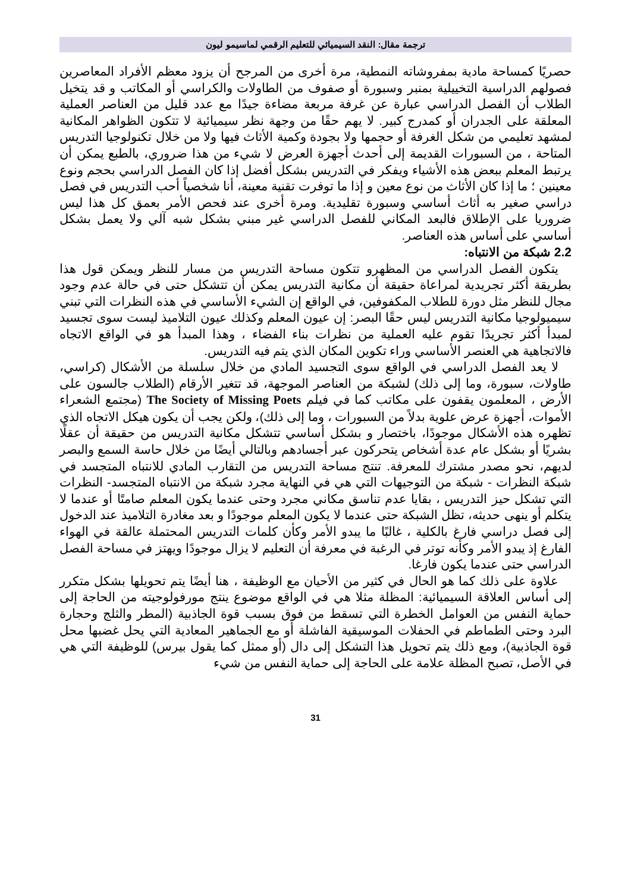ترجمة مقال: النقد السيميائي للتعليم الرقمي لماسيمو ليون
حصريًا كمساحة مادية بمفروشاته النمطية، مرة أخرى من المرجح أن يزود معظم الأفراد المعاصرين فصولهم الدراسية التخييلية بمنبر وسبورة أو صفوف من الطاولات والكراسي أو المكاتب و قد يتخيل الطلاب أن الفصل الدراسي عبارة عن غرفة مربعة مضاءة جيدًا مع عدد قليل من العناصر العملية المعلقة على الجدران أو كمدرج كبير. لا يهم حقًا من وجهة نظر سيميائية لا تتكون الظواهر المكانية لمشهد تعليمي من شكل الغرفة أو حجمها ولا بجودة وكمية الأثاث فيها ولا من خلال تكنولوجيا التدريس المتاحة ، من السبورات القديمة إلى أحدث أجهزة العرض لا شيء من هذا ضروري، بالطبع يمكن أن يرتبط المعلم ببعض هذه الأشياء ويفكر في التدريس بشكل أفضل إذا كان الفصل الدراسي بحجم ونوع معينين ؛ ما إذا كان الأثاث من نوع معين و إذا ما توفرت تقنية معينة، أنا شخصياً أحب التدريس في فصل دراسي صغير به أثاث أساسي وسبورة تقليدية. ومرة أخرى عند فحص الأمر بعمق كل هذا ليس ضروريا على الإطلاق فالبعد المكاني للفصل الدراسي غير مبني بشكل شبه آلي ولا يعمل بشكل أساسي على أساس هذه العناصر.
2.2 شبكة من الانتباه:
يتكون الفصل الدراسي من المظهرو تتكون مساحة التدريس من مسار للنظر ويمكن قول هذا بطريقة أكثر تجريدية لمراعاة حقيقة أن مكانية التدريس يمكن أن تتشكل حتى في حالة عدم وجود مجال للنظر مثل دورة للطلاب المكفوفين، في الواقع إن الشيء الأساسي في هذه النظرات التي تبني سيميولوجيا مكانية التدريس ليس حقًا البصر: إن عيون المعلم وكذلك عيون التلاميذ ليست سوى تجسيد لمبدأ أكثر تجريدًا تقوم عليه العملية من نظرات بناء الفضاء ، وهذا المبدأ هو في الواقع الاتجاه فالاتجاهية هي العنصر الأساسي وراء تكوين المكان الذي يتم فيه التدريس.
لا يعد الفصل الدراسي في الواقع سوى التجسيد المادي من خلال سلسلة من الأشكال (كراسي، طاولات، سبورة، وما إلى ذلك) لشبكة من العناصر الموجهة، قد تتغير الأرقام (الطلاب جالسون على الأرض ، المعلمون يقفون على مكاتب كما في فيلم The Society of Missing Poets (مجتمع الشعراء الأموات، أجهزة عرض علوية بدلاً من السبورات ، وما إلى ذلك)، ولكن يجب أن يكون هيكل الاتجاه الذي تظهره هذه الأشكال موجودًا، باختصار و بشكل أساسي تتشكل مكانية التدريس من حقيقة أن عقلًا بشريًا أو بشكل عام عدة أشخاص يتحركون عبر أجسادهم وبالتالي أيضًا من خلال حاسة السمع والبصر لديهم، نحو مصدر مشترك للمعرفة. تنتج مساحة التدريس من التقارب المادي للانتباه المتجسد في شبكة النظرات - شبكة من التوجيهات التي هي في النهاية مجرد شبكة من الانتباه المتجسد- النظرات التي تشكل حيز التدريس ، بقايا عدم تناسق مكاني مجرد وحتى عندما يكون المعلم صامتًا أو عندما لا يتكلم أو ينهى حديثه، تظل الشبكة حتى عندما لا يكون المعلم موجودًا و بعد مغادرة التلاميذ عند الدخول إلى فصل دراسي فارغ بالكلية ، غالبًا ما يبدو الأمر وكأن كلمات التدريس المحتملة عالقة في الهواء الفارغ إذ يبدو الأمر وكأنه توتر في الرغبة في معرفة أن التعليم لا يزال موجودًا ويهتز في مساحة الفصل الدراسي حتى عندما يكون فارغا.
علاوة على ذلك كما هو الحال في كثير من الأحيان مع الوظيفة ، هنا أيضًا يتم تحويلها بشكل متكرر إلى أساس العلاقة السيميائية: المظلة مثلا هي في الواقع موضوع ينتج مورفولوجيته من الحاجة إلى حماية النفس من العوامل الخطرة التي تسقط من فوق بسبب قوة الجاذبية (المطر والثلج وحجارة البرد وحتى الطماطم في الحفلات الموسيقية الفاشلة أو مع الجماهير المعادية التي يحل غضبها محل قوة الجاذبية)، ومع ذلك يتم تحويل هذا التشكل إلى دال (أو ممثل كما يقول بيرس) للوظيفة التي هي في الأصل، تصبح المظلة علامة على الحاجة إلى حماية النفس من شيء
31